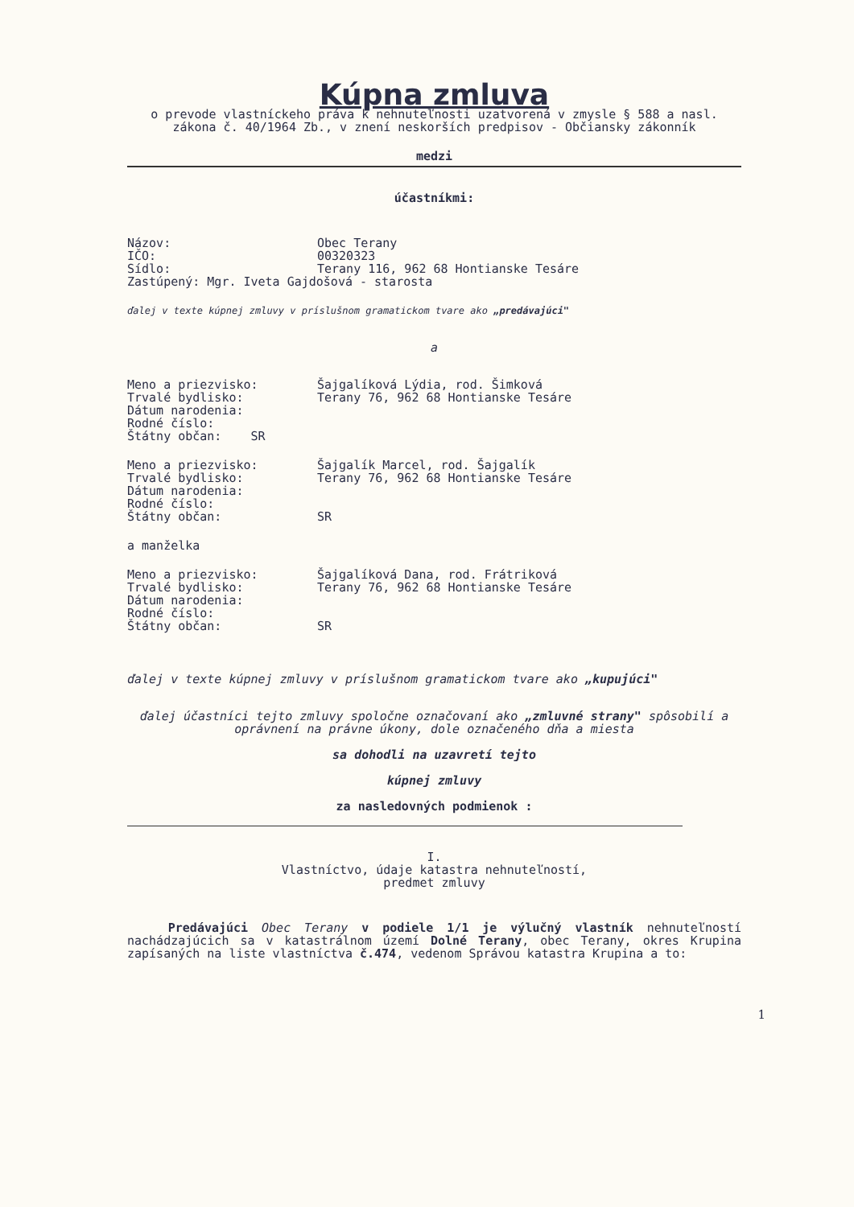Kúpna zmluva
o prevode vlastníckeho práva k nehnuteľnosti uzatvorená v zmysle § 588 a nasl. zákona č. 40/1964 Zb., v znení neskorších predpisov - Občiansky zákonník
medzi
účastníkmi:
Názov: Obec Terany
IČO: 00320323
Sídlo: Terany 116, 962 68 Hontianske Tesáre
Zastúpený: Mgr. Iveta Gajdošová - starosta
ďalej v texte kúpnej zmluvy v príslušnom gramatickom tvare ako „predávajúci"
a
Meno a priezvisko: Šajgalíková Lýdia, rod. Šimková
Trvalé bydlisko: Terany 76, 962 68 Hontianske Tesáre
Dátum narodenia:
Rodné číslo:
Štátny občan: SR
Meno a priezvisko: Šajgalík Marcel, rod. Šajgalík
Trvalé bydlisko: Terany 76, 962 68 Hontianske Tesáre
Dátum narodenia:
Rodné číslo:
Štátny občan: SR
a manželka
Meno a priezvisko: Šajgalíková Dana, rod. Frátriková
Trvalé bydlisko: Terany 76, 962 68 Hontianske Tesáre
Dátum narodenia:
Rodné číslo:
Štátny občan: SR
ďalej v texte kúpnej zmluvy v príslušnom gramatickom tvare ako „kupujúci"
ďalej účastníci tejto zmluvy spoločne označovaní ako „zmluvné strany" spôsobilí a oprávnení na právne úkony, dole označeného dňa a miesta
sa dohodli na uzavretí tejto
kúpnej zmluvy
za nasledovných podmienok :
I.
Vlastníctvo, údaje katastra nehnuteľností,
predmet zmluvy
Predávajúci Obec Terany v podiele 1/1 je výlučný vlastník nehnuteľností nachádzajúcich sa v katastrálnom území Dolné Terany, obec Terany, okres Krupina zapísaných na liste vlastníctva č.474, vedenom Správou katastra Krupina a to:
1